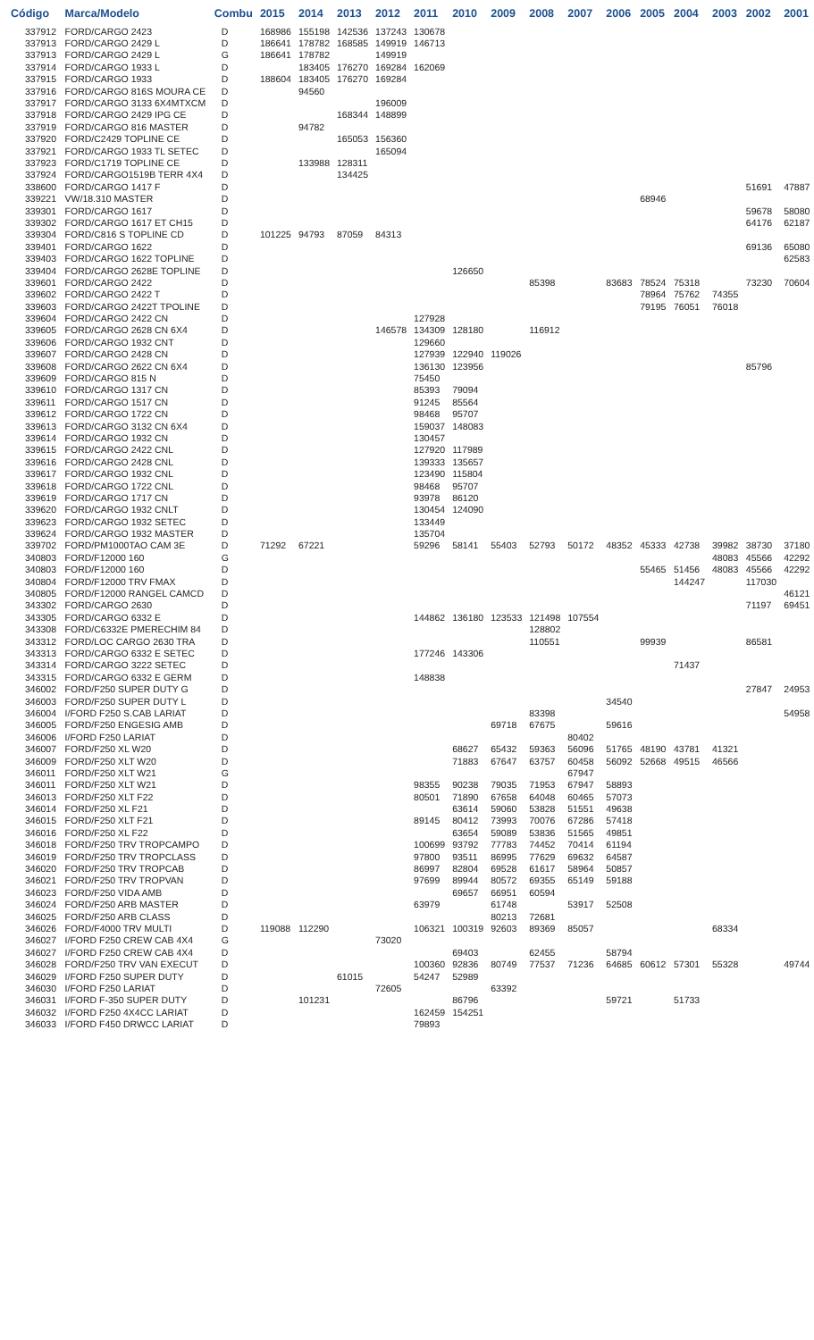| Código | Marca/Modelo | Combu | 2015 | 2014 | 2013 | 2012 | 2011 | 2010 | 2009 | 2008 | 2007 | 2006 | 2005 | 2004 | 2003 | 2002 | 2001 |
| --- | --- | --- | --- | --- | --- | --- | --- | --- | --- | --- | --- | --- | --- | --- | --- | --- | --- |
| 337912 | FORD/CARGO 2423 | D | 168986 | 155198 | 142536 | 137243 | 130678 | | | | | | | | | | |
| 337913 | FORD/CARGO 2429 L | D | 186641 | 178782 | 168585 | 149919 | 146713 | | | | | | | | | | |
| 337913 | FORD/CARGO 2429 L | G | 186641 | 178782 | | 149919 | | | | | | | | | | | |
| 337914 | FORD/CARGO 1933 L | D | | 183405 | 176270 | 169284 | 162069 | | | | | | | | | | |
| 337915 | FORD/CARGO 1933 | D | 188604 | 183405 | 176270 | 169284 | | | | | | | | | | | |
| 337916 | FORD/CARGO 816S MOURA CE | D | | 94560 | | | | | | | | | | | | | |
| 337917 | FORD/CARGO 3133 6X4MTXCM | D | | | | 196009 | | | | | | | | | | | |
| 337918 | FORD/CARGO 2429 IPG CE | D | | | 168344 | 148899 | | | | | | | | | | | |
| 337919 | FORD/CARGO 816 MASTER | D | | 94782 | | | | | | | | | | | | | |
| 337920 | FORD/C2429 TOPLINE CE | D | | | 165053 | 156360 | | | | | | | | | | | |
| 337921 | FORD/CARGO 1933 TL SETEC | D | | | | 165094 | | | | | | | | | | | |
| 337923 | FORD/C1719 TOPLINE CE | D | | 133988 | 128311 | | | | | | | | | | | | |
| 337924 | FORD/CARGO1519B TERR 4X4 | D | | | 134425 | | | | | | | | | | | | |
| 338600 | FORD/CARGO 1417 F | D | | | | | | | | | | | | | | 51691 | 47887 |
| 339221 | VW/18.310 MASTER | D | | | | | | | | | | | 68946 | | | | |
| 339301 | FORD/CARGO 1617 | D | | | | | | | | | | | | | | 59678 | 58080 |
| 339302 | FORD/CARGO 1617 ET CH15 | D | | | | | | | | | | | | | | 64176 | 62187 |
| 339304 | FORD/C816 S TOPLINE CD | D | 101225 | 94793 | 87059 | 84313 | | | | | | | | | | | |
| 339401 | FORD/CARGO 1622 | D | | | | | | | | | | | | | | 69136 | 65080 |
| 339403 | FORD/CARGO 1622 TOPLINE | D | | | | | | | | | | | | | | | 62583 |
| 339404 | FORD/CARGO 2628E TOPLINE | D | | | | | | 126650 | | | | | | | | | |
| 339601 | FORD/CARGO 2422 | D | | | | | | | | 85398 | | 83683 | 78524 | 75318 | | 73230 | 70604 |
| 339602 | FORD/CARGO 2422 T | D | | | | | | | | | | | 78964 | 75762 | 74355 | | |
| 339603 | FORD/CARGO 2422T TPOLINE | D | | | | | | | | | | | 79195 | 76051 | 76018 | | |
| 339604 | FORD/CARGO 2422 CN | D | | | | | 127928 | | | | | | | | | | |
| 339605 | FORD/CARGO 2628 CN 6X4 | D | | | | 146578 | 134309 | 128180 | | 116912 | | | | | | | |
| 339606 | FORD/CARGO 1932 CNT | D | | | | | 129660 | | | | | | | | | | |
| 339607 | FORD/CARGO 2428 CN | D | | | | | 127939 | 122940 | 119026 | | | | | | | | |
| 339608 | FORD/CARGO 2622 CN 6X4 | D | | | | | 136130 | 123956 | | | | | | | | 85796 | |
| 339609 | FORD/CARGO 815 N | D | | | | | 75450 | | | | | | | | | | |
| 339610 | FORD/CARGO 1317 CN | D | | | | | 85393 | 79094 | | | | | | | | | |
| 339611 | FORD/CARGO 1517 CN | D | | | | | 91245 | 85564 | | | | | | | | | |
| 339612 | FORD/CARGO 1722 CN | D | | | | | 98468 | 95707 | | | | | | | | | |
| 339613 | FORD/CARGO 3132 CN 6X4 | D | | | | | 159037 | 148083 | | | | | | | | | |
| 339614 | FORD/CARGO 1932 CN | D | | | | | 130457 | | | | | | | | | | |
| 339615 | FORD/CARGO 2422 CNL | D | | | | | 127920 | 117989 | | | | | | | | | |
| 339616 | FORD/CARGO 2428 CNL | D | | | | | 139333 | 135657 | | | | | | | | | |
| 339617 | FORD/CARGO 1932 CNL | D | | | | | 123490 | 115804 | | | | | | | | | |
| 339618 | FORD/CARGO 1722 CNL | D | | | | | 98468 | 95707 | | | | | | | | | |
| 339619 | FORD/CARGO 1717 CN | D | | | | | 93978 | 86120 | | | | | | | | | |
| 339620 | FORD/CARGO 1932 CNLT | D | | | | | 130454 | 124090 | | | | | | | | | |
| 339623 | FORD/CARGO 1932 SETEC | D | | | | | 133449 | | | | | | | | | | |
| 339624 | FORD/CARGO 1932 MASTER | D | | | | | 135704 | | | | | | | | | | |
| 339702 | FORD/PM1000TAO CAM 3E | D | 71292 | 67221 | | | 59296 | 58141 | 55403 | 52793 | 50172 | 48352 | 45333 | 42738 | 39982 | 38730 | 37180 |
| 340803 | FORD/F12000 160 | G | | | | | | | | | | | | | 48083 | 45566 | 42292 |
| 340803 | FORD/F12000 160 | D | | | | | | | | | | | 55465 | 51456 | 48083 | 45566 | 42292 |
| 340804 | FORD/F12000 TRV FMAX | D | | | | | | | | | | | | 144247 | | 117030 | |
| 340805 | FORD/F12000 RANGEL CAMCD | D | | | | | | | | | | | | | | | 46121 |
| 343302 | FORD/CARGO 2630 | D | | | | | | | | | | | | | | 71197 | 69451 |
| 343305 | FORD/CARGO 6332 E | D | | | | | 144862 | 136180 | 123533 | 121498 | 107554 | | | | | | |
| 343308 | FORD/C6332E PMERECHIM 84 | D | | | | | | | | 128802 | | | | | | | |
| 343312 | FORD/LOC CARGO 2630 TRA | D | | | | | | | | 110551 | | | 99939 | | | 86581 | |
| 343313 | FORD/CARGO 6332 E SETEC | D | | | | | 177246 | 143306 | | | | | | | | | |
| 343314 | FORD/CARGO 3222 SETEC | D | | | | | | | | | | | | 71437 | | | |
| 343315 | FORD/CARGO 6332 E GERM | D | | | | | 148838 | | | | | | | | | | |
| 346002 | FORD/F250 SUPER DUTY G | D | | | | | | | | | | | | | | 27847 | 24953 |
| 346003 | FORD/F250 SUPER DUTY L | D | | | | | | | | | | 34540 | | | | | |
| 346004 | I/FORD F250 S.CAB LARIAT | D | | | | | | | | 83398 | | | | | | | 54958 |
| 346005 | FORD/F250 ENGESIG AMB | D | | | | | | | 69718 | 67675 | | 59616 | | | | | |
| 346006 | I/FORD F250 LARIAT | D | | | | | | | | | 80402 | | | | | | |
| 346007 | FORD/F250 XL W20 | D | | | | | | 68627 | 65432 | 59363 | 56096 | 51765 | 48190 | 43781 | 41321 | | |
| 346009 | FORD/F250 XLT W20 | D | | | | | | 71883 | 67647 | 63757 | 60458 | 56092 | 52668 | 49515 | 46566 | | |
| 346011 | FORD/F250 XLT W21 | G | | | | | | | | | 67947 | | | | | | |
| 346011 | FORD/F250 XLT W21 | D | | | | | 98355 | 90238 | 79035 | 71953 | 67947 | 58893 | | | | | |
| 346013 | FORD/F250 XLT F22 | D | | | | | 80501 | 71890 | 67658 | 64048 | 60465 | 57073 | | | | | |
| 346014 | FORD/F250 XL F21 | D | | | | | | 63614 | 59060 | 53828 | 51551 | 49638 | | | | | |
| 346015 | FORD/F250 XLT F21 | D | | | | | 89145 | 80412 | 73993 | 70076 | 67286 | 57418 | | | | | |
| 346016 | FORD/F250 XL F22 | D | | | | | | 63654 | 59089 | 53836 | 51565 | 49851 | | | | | |
| 346018 | FORD/F250 TRV TROPCAMPO | D | | | | | 100699 | 93792 | 77783 | 74452 | 70414 | 61194 | | | | | |
| 346019 | FORD/F250 TRV TROPCLASS | D | | | | | 97800 | 93511 | 86995 | 77629 | 69632 | 64587 | | | | | |
| 346020 | FORD/F250 TRV TROPCAB | D | | | | | 86997 | 82804 | 69528 | 61617 | 58964 | 50857 | | | | | |
| 346021 | FORD/F250 TRV TROPVAN | D | | | | | 97699 | 89944 | 80572 | 69355 | 65149 | 59188 | | | | | |
| 346023 | FORD/F250 VIDA AMB | D | | | | | | 69657 | 66951 | 60594 | | | | | | | |
| 346024 | FORD/F250 ARB MASTER | D | | | | | 63979 | | 61748 | | 53917 | 52508 | | | | | |
| 346025 | FORD/F250 ARB CLASS | D | | | | | | | 80213 | 72681 | | | | | | | |
| 346026 | FORD/F4000 TRV MULTI | D | 119088 | 112290 | | | 106321 | 100319 | 92603 | 89369 | 85057 | | | | 68334 | | |
| 346027 | I/FORD F250 CREW CAB 4X4 | G | | | | 73020 | | | | | | | | | | | |
| 346027 | I/FORD F250 CREW CAB 4X4 | D | | | | | | 69403 | | 62455 | | 58794 | | | | | |
| 346028 | FORD/F250 TRV VAN EXECUT | D | | | | | 100360 | 92836 | 80749 | 77537 | 71236 | 64685 | 60612 | 57301 | 55328 | | 49744 |
| 346029 | I/FORD F250 SUPER DUTY | D | | | 61015 | | 54247 | 52989 | | | | | | | | | |
| 346030 | I/FORD F250 LARIAT | D | | | | 72605 | | | 63392 | | | | | | | | |
| 346031 | I/FORD F-350 SUPER DUTY | D | | 101231 | | | | 86796 | | | | 59721 | | 51733 | | | |
| 346032 | I/FORD F250 4X4CC LARIAT | D | | | | | 162459 | 154251 | | | | | | | | | |
| 346033 | I/FORD F450 DRWCC LARIAT | D | | | | | 79893 | | | | | | | | | | |